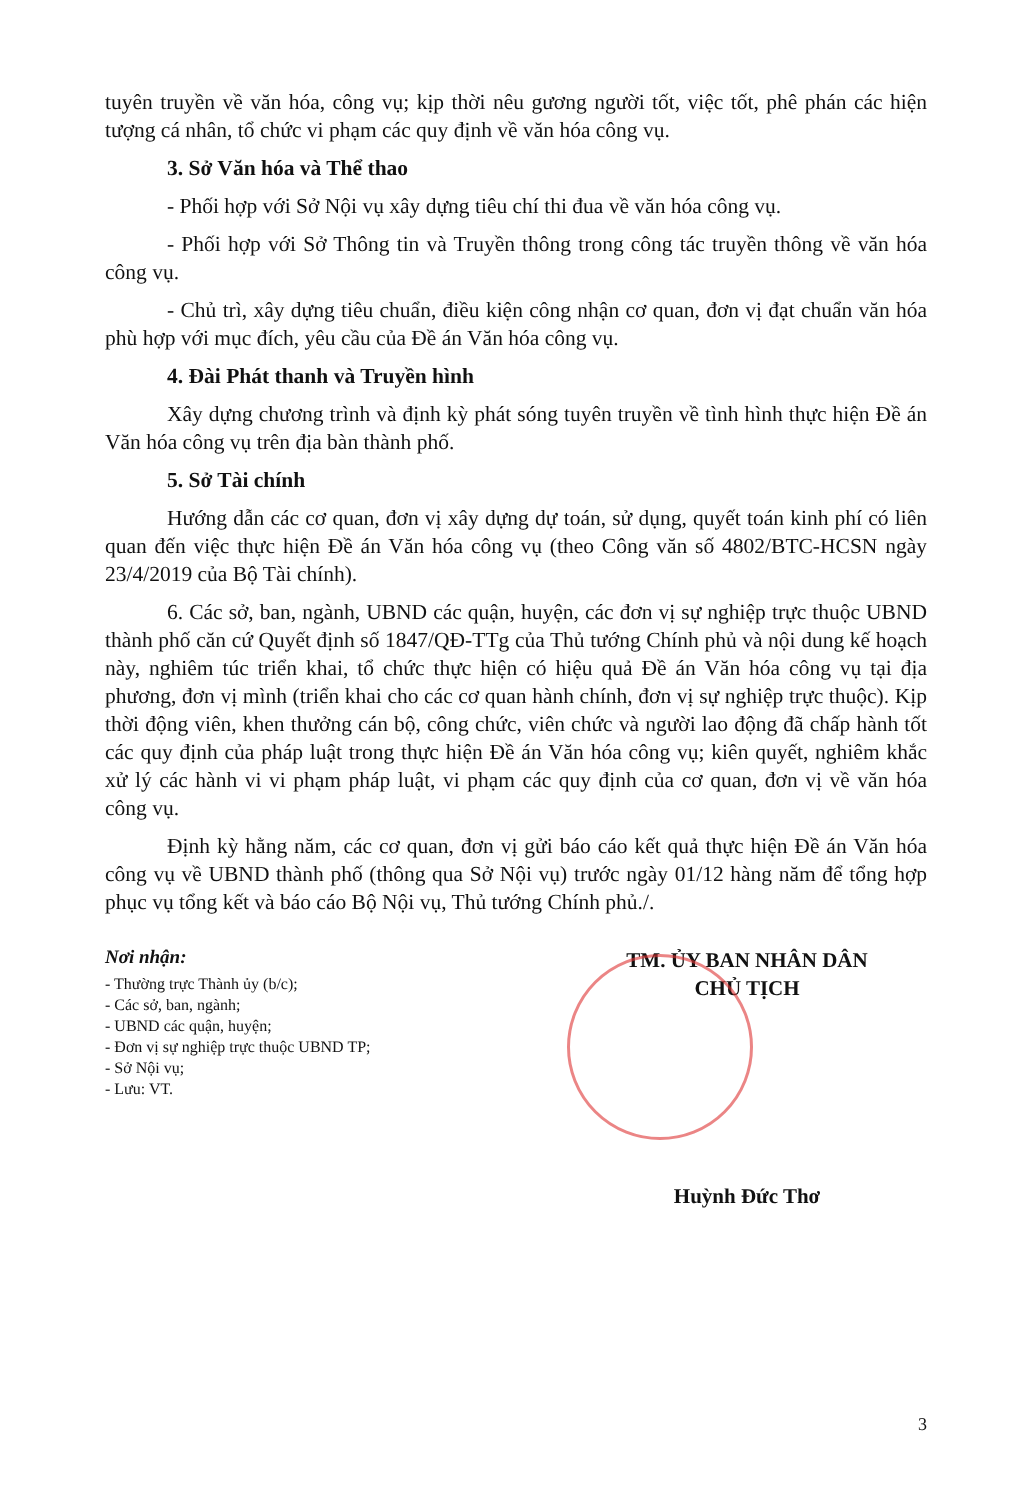tuyên truyền về văn hóa, công vụ; kịp thời nêu gương người tốt, việc tốt, phê phán các hiện tượng cá nhân, tổ chức vi phạm các quy định về văn hóa công vụ.
3. Sở Văn hóa và Thể thao
- Phối hợp với Sở Nội vụ xây dựng tiêu chí thi đua về văn hóa công vụ.
- Phối hợp với Sở Thông tin và Truyền thông trong công tác truyền thông về văn hóa công vụ.
- Chủ trì, xây dựng tiêu chuẩn, điều kiện công nhận cơ quan, đơn vị đạt chuẩn văn hóa phù hợp với mục đích, yêu cầu của Đề án Văn hóa công vụ.
4. Đài Phát thanh và Truyền hình
Xây dựng chương trình và định kỳ phát sóng tuyên truyền về tình hình thực hiện Đề án Văn hóa công vụ trên địa bàn thành phố.
5. Sở Tài chính
Hướng dẫn các cơ quan, đơn vị xây dựng dự toán, sử dụng, quyết toán kinh phí có liên quan đến việc thực hiện Đề án Văn hóa công vụ (theo Công văn số 4802/BTC-HCSN ngày 23/4/2019 của Bộ Tài chính).
6. Các sở, ban, ngành, UBND các quận, huyện, các đơn vị sự nghiệp trực thuộc UBND thành phố căn cứ Quyết định số 1847/QĐ-TTg của Thủ tướng Chính phủ và nội dung kế hoạch này, nghiêm túc triển khai, tổ chức thực hiện có hiệu quả Đề án Văn hóa công vụ tại địa phương, đơn vị mình (triển khai cho các cơ quan hành chính, đơn vị sự nghiệp trực thuộc). Kịp thời động viên, khen thưởng cán bộ, công chức, viên chức và người lao động đã chấp hành tốt các quy định của pháp luật trong thực hiện Đề án Văn hóa công vụ; kiên quyết, nghiêm khắc xử lý các hành vi vi phạm pháp luật, vi phạm các quy định của cơ quan, đơn vị về văn hóa công vụ.
Định kỳ hằng năm, các cơ quan, đơn vị gửi báo cáo kết quả thực hiện Đề án Văn hóa công vụ về UBND thành phố (thông qua Sở Nội vụ) trước ngày 01/12 hàng năm để tổng hợp phục vụ tổng kết và báo cáo Bộ Nội vụ, Thủ tướng Chính phủ./.
Nơi nhận:
- Thường trực Thành ủy (b/c);
- Các sở, ban, ngành;
- UBND các quận, huyện;
- Đơn vị sự nghiệp trực thuộc UBND TP;
- Sở Nội vụ;
- Lưu: VT.
TM. ỦY BAN NHÂN DÂN
CHỦ TỊCH
Huỳnh Đức Thơ
3